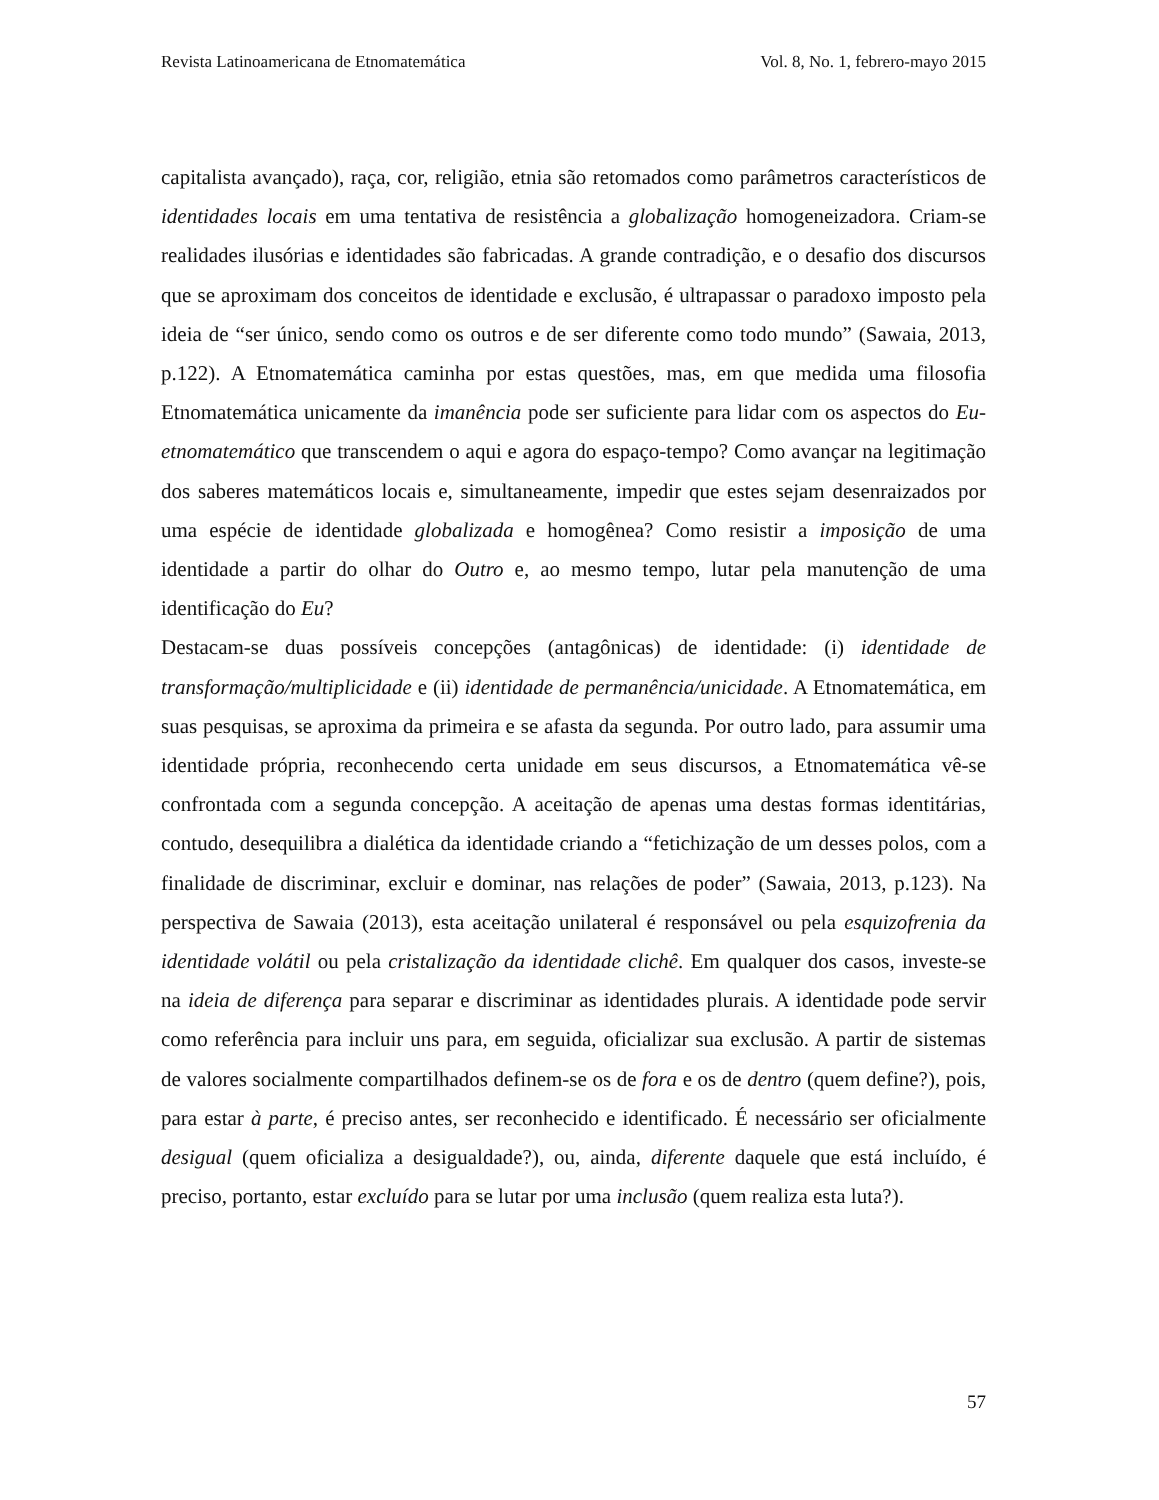Revista Latinoamericana de Etnomatemática Vol. 8, No. 1, febrero-mayo 2015
capitalista avançado), raça, cor, religião, etnia são retomados como parâmetros característicos de identidades locais em uma tentativa de resistência a globalização homogeneizadora. Criam-se realidades ilusórias e identidades são fabricadas. A grande contradição, e o desafio dos discursos que se aproximam dos conceitos de identidade e exclusão, é ultrapassar o paradoxo imposto pela ideia de “ser único, sendo como os outros e de ser diferente como todo mundo” (Sawaia, 2013, p.122). A Etnomatemática caminha por estas questões, mas, em que medida uma filosofia Etnomatemática unicamente da imanência pode ser suficiente para lidar com os aspectos do Eu-etnomatemático que transcendem o aqui e agora do espaço-tempo? Como avançar na legitimação dos saberes matemáticos locais e, simultaneamente, impedir que estes sejam desenraizados por uma espécie de identidade globalizada e homogênea? Como resistir a imposição de uma identidade a partir do olhar do Outro e, ao mesmo tempo, lutar pela manutenção de uma identificação do Eu?
Destacam-se duas possíveis concepções (antagônicas) de identidade: (i) identidade de transformação/multiplicidade e (ii) identidade de permanência/unicidade. A Etnomatemática, em suas pesquisas, se aproxima da primeira e se afasta da segunda. Por outro lado, para assumir uma identidade própria, reconhecendo certa unidade em seus discursos, a Etnomatemática vê-se confrontada com a segunda concepção. A aceitação de apenas uma destas formas identitárias, contudo, desequilibra a dialética da identidade criando a “fetichização de um desses polos, com a finalidade de discriminar, excluir e dominar, nas relações de poder” (Sawaia, 2013, p.123). Na perspectiva de Sawaia (2013), esta aceitação unilateral é responsável ou pela esquizofrenia da identidade volátil ou pela cristalização da identidade clichê. Em qualquer dos casos, investe-se na ideia de diferença para separar e discriminar as identidades plurais. A identidade pode servir como referência para incluir uns para, em seguida, oficializar sua exclusão. A partir de sistemas de valores socialmente compartilhados definem-se os de fora e os de dentro (quem define?), pois, para estar à parte, é preciso antes, ser reconhecido e identificado. É necessário ser oficialmente desigual (quem oficializa a desigualdade?), ou, ainda, diferente daquele que está incluído, é preciso, portanto, estar excluído para se lutar por uma inclusão (quem realiza esta luta?).
57